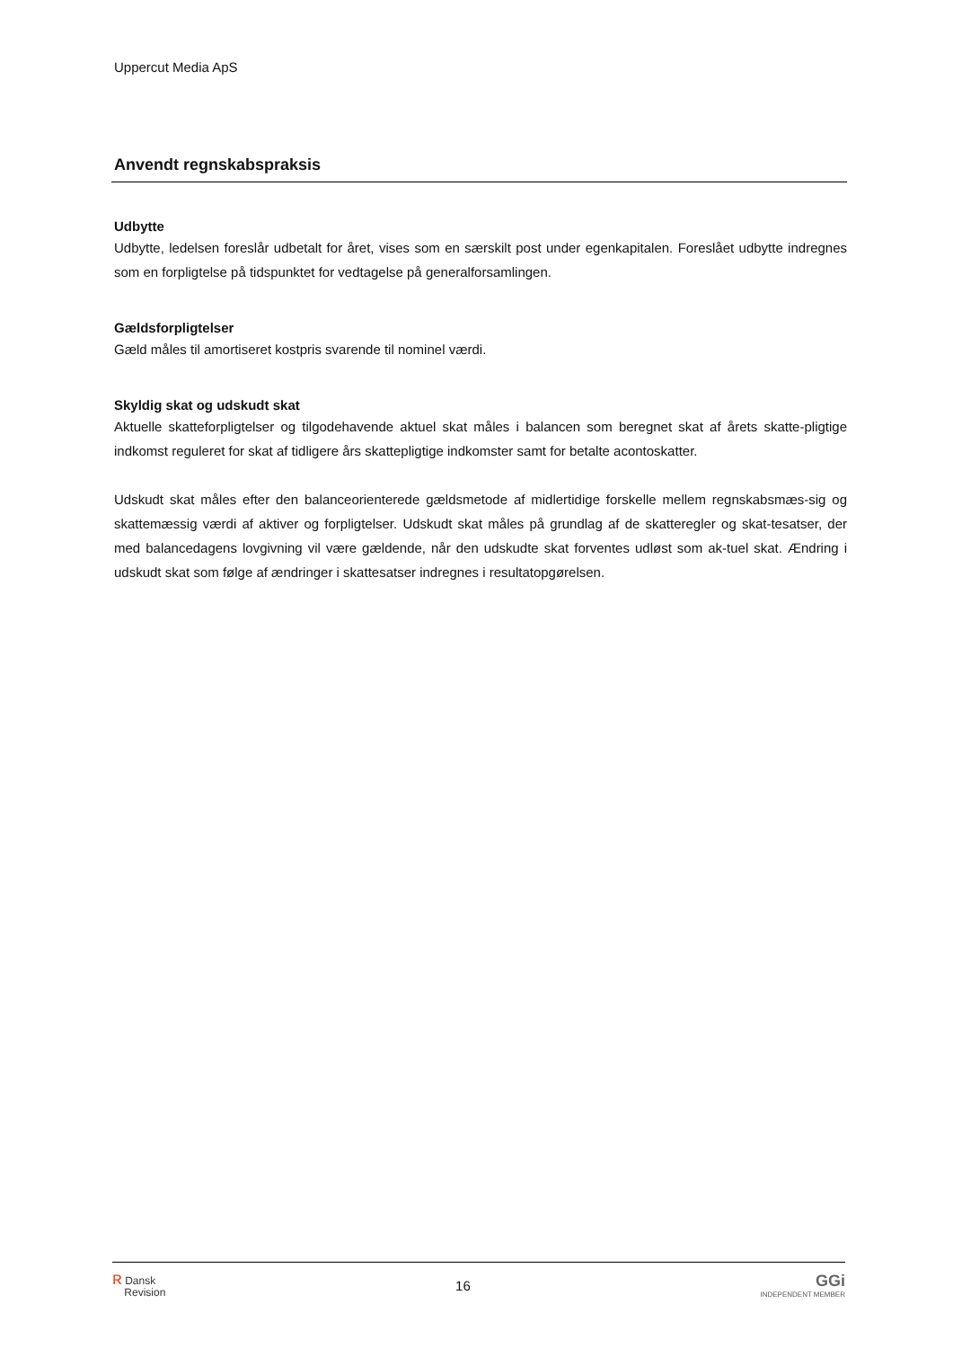Uppercut Media ApS
Anvendt regnskabspraksis
Udbytte
Udbytte, ledelsen foreslår udbetalt for året, vises som en særskilt post under egenkapitalen. Foreslået udbytte indregnes som en forpligtelse på tidspunktet for vedtagelse på generalforsamlingen.
Gældsforpligtelser
Gæld måles til amortiseret kostpris svarende til nominel værdi.
Skyldig skat og udskudt skat
Aktuelle skatteforpligtelser og tilgodehavende aktuel skat måles i balancen som beregnet skat af årets skatte-pligtige indkomst reguleret for skat af tidligere års skattepligtige indkomster samt for betalte acontoskatter.
Udskudt skat måles efter den balanceorienterede gældsmetode af midlertidige forskelle mellem regnskabsmæs-sig og skattemæssig værdi af aktiver og forpligtelser. Udskudt skat måles på grundlag af de skatteregler og skat-tesatser, der med balancedagens lovgivning vil være gældende, når den udskudte skat forventes udløst som ak-tuel skat. Ændring i udskudt skat som følge af ændringer i skattesatser indregnes i resultatopgørelsen.
ʀ Dansk
Revision
16
GGi
INDEPENDENT MEMBER